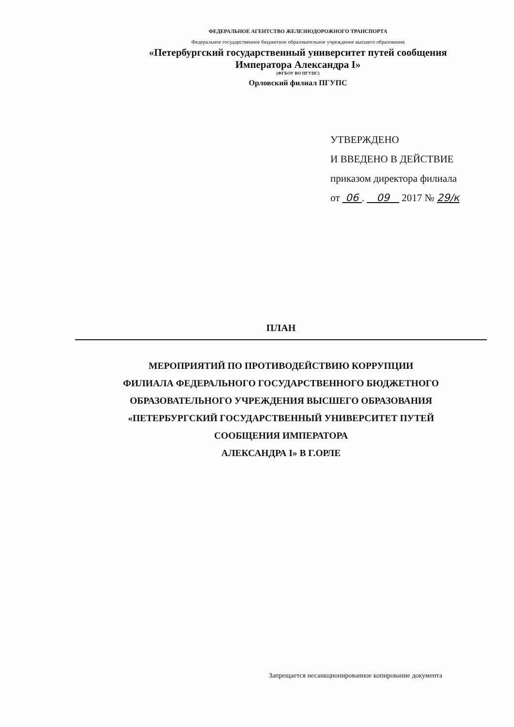ФЕДЕРАЛЬНОЕ АГЕНТСТВО ЖЕЛЕЗНОДОРОЖНОГО ТРАНСПОРТА
Федеральное государственное бюджетное образовательное учреждение высшего образования
«Петербургский государственный университет путей сообщения
Императора Александра I»
(ФГБОУ ВО ПГУПС)
Орловский филиал ПГУПС
УТВЕРЖДЕНО
И ВВЕДЕНО В ДЕЙСТВИЕ
приказом директора филиала
от 06 . 09 2017 № 29/к
ПЛАН
МЕРОПРИЯТИЙ ПО ПРОТИВОДЕЙСТВИЮ КОРРУПЦИИ
ФИЛИАЛА ФЕДЕРАЛЬНОГО ГОСУДАРСТВЕННОГО БЮДЖЕТНОГО
ОБРАЗОВАТЕЛЬНОГО УЧРЕЖДЕНИЯ ВЫСШЕГО ОБРАЗОВАНИЯ
«ПЕТЕРБУРГСКИЙ ГОСУДАРСТВЕННЫЙ УНИВЕРСИТЕТ ПУТЕЙ
СООБЩЕНИЯ ИМПЕРАТОРА
АЛЕКСАНДРА I» В Г.ОРЛЕ
Запрещается несанкционированное копирование документа